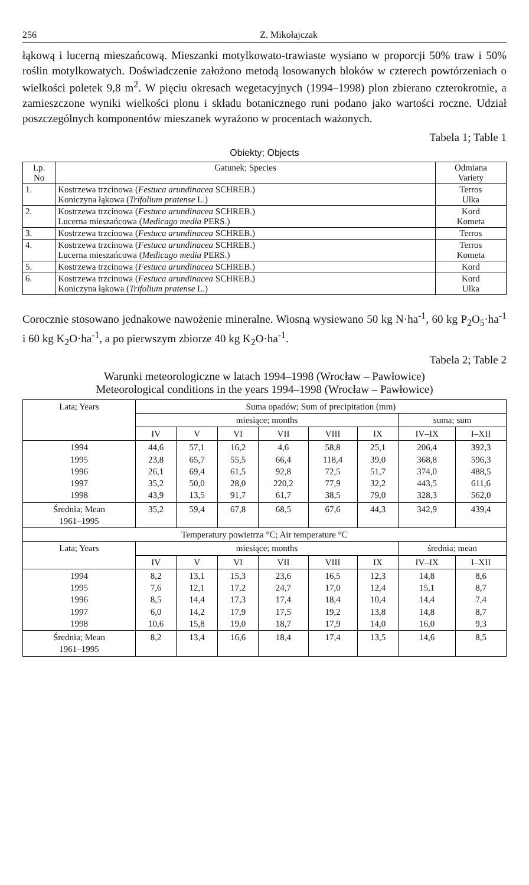256 Z. Mikołajczak
łąkową i lucerną mieszańcową. Mieszanki motylkowato-trawiaste wysiano w proporcji 50% traw i 50% roślin motylkowatych. Doświadczenie założono metodą losowanych bloków w czterech powtórzeniach o wielkości poletek 9,8 m<sup>2</sup>. W pięciu okresach wegetacyjnych (1994–1998) plon zbierano czterokrotnie, a zamieszczone wyniki wielkości plonu i składu botanicznego runi podano jako wartości roczne. Udział poszczególnych komponentów mieszanek wyrażono w procentach ważonych.
Tabela 1; Table 1
Obiekty; Objects
| Lp. No | Gatunek; Species | Odmiana Variety |
| --- | --- | --- |
| 1. | Kostrzewa trzcinowa ( Festuca arundinacea SCHREB.) Koniczyna łąkowa ( Trifolium pratense L.) | Terros Ulka |
| 2. | Kostrzewa trzcinowa ( Festuca arundinacea SCHREB.) Lucerna mieszańcowa ( Medicago media PERS.) | Kord Kometa |
| 3. | Kostrzewa trzcinowa ( Festuca arundinacea SCHREB.) | Terros |
| 4. | Kostrzewa trzcinowa ( Festuca arundinacea SCHREB.) Lucerna mieszańcowa ( Medicago media PERS.) | Terros Kometa |
| 5. | Kostrzewa trzcinowa ( Festuca arundinacea SCHREB.) | Kord |
| 6. | Kostrzewa trzcinowa ( Festuca arundinacea SCHREB.) Koniczyna łąkowa ( Trifolium pratense L.) | Kord Ulka |
Corocznie stosowano jednakowe nawożenie mineralne. Wiosną wysiewano 50 kg N·ha<sup>-1</sup>, 60 kg P<sub>2</sub>O<sub>5</sub>·ha<sup>-1</sup> i 60 kg K<sub>2</sub>O·ha<sup>-1</sup>, a po pierwszym zbiorze 40 kg K<sub>2</sub>O·ha<sup>-1</sup>.
Tabela 2; Table 2
Warunki meteorologiczne w latach 1994–1998 (Wrocław – Pawłowice)
Meteorological conditions in the years 1994–1998 (Wrocław – Pawłowice)
| Lata; Years | Suma opadów; Sum of precipitation (mm) | | | | | | | |
| --- | --- | --- | --- | --- | --- | --- | --- | --- |
| | miesiące; months | | | | | | suma; sum | |
| | IV | V | VI | VII | VIII | IX | IV–IX | I–XII |
| 1994 1995 1996 1997 1998 | 44,6 23,8 26,1 35,2 43,9 | 57,1 65,7 69,4 50,0 13,5 | 16,2 55,5 61,5 28,0 91,7 | 4,6 66,4 92,8 220,2 61,7 | 58,8 118,4 72,5 77,9 38,5 | 25,1 39,0 51,7 32,2 79,0 | 206,4 368,8 374,0 443,5 328,3 | 392,3 596,3 488,5 611,6 562,0 |
| Średnia; Mean 1961–1995 | 35,2 | 59,4 | 67,8 | 68,5 | 67,6 | 44,3 | 342,9 | 439,4 |
| Temperatury powietrza °C; Air temperature °C | | | | | | | | |
| Lata; Years | miesiące; months | | | | | | średnia; mean | |
| | IV | V | VI | VII | VIII | IX | IV–IX | I–XII |
| 1994 1995 1996 1997 1998 | 8,2 7,6 8,5 6,0 10,6 | 13,1 12,1 14,4 14,2 15,8 | 15,3 17,2 17,3 17,9 19,0 | 23,6 24,7 17,4 17,5 18,7 | 16,5 17,0 18,4 19,2 17,9 | 12,3 12,4 10,4 13,8 14,0 | 14,8 15,1 14,4 14,8 16,0 | 8,6 8,7 7,4 8,7 9,3 |
| Średnia; Mean 1961–1995 | 8,2 | 13,4 | 16,6 | 18,4 | 17,4 | 13,5 | 14,6 | 8,5 |